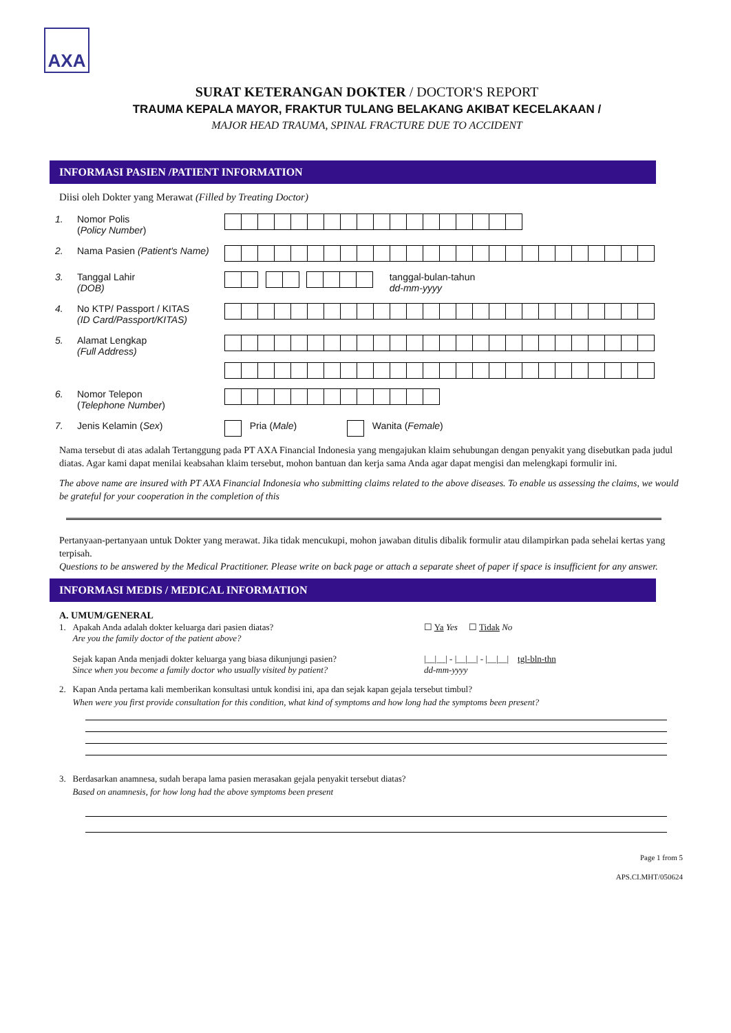AXA
SURAT KETERANGAN DOKTER / DOCTOR'S REPORT
TRAUMA KEPALA MAYOR, FRAKTUR TULANG BELAKANG AKIBAT KECELAKAAN /
MAJOR HEAD TRAUMA, SPINAL FRACTURE DUE TO ACCIDENT
INFORMASI PASIEN /PATIENT INFORMATION
Diisi oleh Dokter yang Merawat (Filled by Treating Doctor)
1. Nomor Polis
(Policy Number)
2. Nama Pasien (Patient's Name)
3. Tanggal Lahir
(DOB)
tanggal-bulan-tahun
dd-mm-yyyy
4. No KTP/ Passport / KITAS
(ID Card/Passport/KITAS)
5. Alamat Lengkap
(Full Address)
6. Nomor Telepon
(Telephone Number)
7. Jenis Kelamin (Sex)
Pria (Male)
Wanita (Female)
Nama tersebut di atas adalah Tertanggung pada PT AXA Financial Indonesia yang mengajukan klaim sehubungan dengan penyakit yang disebutkan pada judul diatas. Agar kami dapat menilai keabsahan klaim tersebut, mohon bantuan dan kerja sama Anda agar dapat mengisi dan melengkapi formulir ini.
The above name are insured with PT AXA Financial Indonesia who submitting claims related to the above diseases. To enable us assessing the claims, we would be grateful for your cooperation in the completion of this
Pertanyaan-pertanyaan untuk Dokter yang merawat. Jika tidak mencukupi, mohon jawaban ditulis dibalik formulir atau dilampirkan pada sehelai kertas yang terpisah.
Questions to be answered by the Medical Practitioner. Please write on back page or attach a separate sheet of paper if space is insufficient for any answer.
INFORMASI MEDIS / MEDICAL INFORMATION
A. UMUM/GENERAL
1. Apakah Anda adalah dokter keluarga dari pasien diatas?
Are you the family doctor of the patient above?
☐ Ya Yes ☐ Tidak No
Sejak kapan Anda menjadi dokter keluarga yang biasa dikunjungi pasien?
Since when you become a family doctor who usually visited by patient?
|__|__| - |__|__| - |__|__| tgl-bln-thn
dd-mm-yyyy
2. Kapan Anda pertama kali memberikan konsultasi untuk kondisi ini, apa dan sejak kapan gejala tersebut timbul?
When were you first provide consultation for this condition, what kind of symptoms and how long had the symptoms been present?
3. Berdasarkan anamnesa, sudah berapa lama pasien merasakan gejala penyakit tersebut diatas?
Based on anamnesis, for how long had the above symptoms been present
Page 1 from 5
APS.CI.MHT/050624